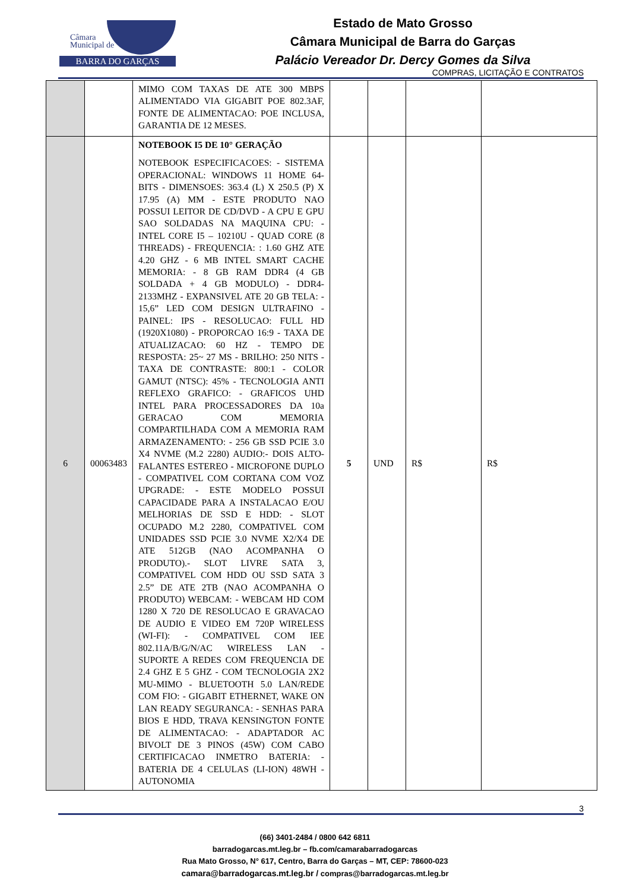Câmara
Municipal de
BARRA DO GARÇAS
Estado de Mato Grosso
Câmara Municipal de Barra do Garças
Palácio Vereador Dr. Dercy Gomes da Silva
COMPRAS, LICITAÇÃO E CONTRATOS
| | | MIMO COM TAXAS DE ATE 300 MBPS ALIMENTADO VIA GIGABIT POE 802.3AF, FONTE DE ALIMENTACAO: POE INCLUSA, GARANTIA DE 12 MESES. | | | | |
| 6 | 00063483 | NOTEBOOK I5 DE 10° GERAÇÃO NOTEBOOK ESPECIFICACOES: - SISTEMA OPERACIONAL: WINDOWS 11 HOME 64-BITS - DIMENSOES: 363.4 (L) X 250.5 (P) X 17.95 (A) MM - ESTE PRODUTO NAO POSSUI LEITOR DE CD/DVD - A CPU E GPU SAO SOLDADAS NA MAQUINA CPU: - INTEL CORE I5 – 10210U - QUAD CORE (8 THREADS) - FREQUENCIA: : 1.60 GHZ ATE 4.20 GHZ - 6 MB INTEL SMART CACHE MEMORIA: - 8 GB RAM DDR4 (4 GB SOLDADA + 4 GB MODULO) - DDR4-2133MHZ - EXPANSIVEL ATE 20 GB TELA: - 15,6” LED COM DESIGN ULTRAFINO - PAINEL: IPS - RESOLUCAO: FULL HD (1920X1080) - PROPORCAO 16:9 - TAXA DE ATUALIZACAO: 60 HZ - TEMPO DE RESPOSTA: 25~ 27 MS - BRILHO: 250 NITS - TAXA DE CONTRASTE: 800:1 - COLOR GAMUT (NTSC): 45% - TECNOLOGIA ANTI REFLEXO GRAFICO: - GRAFICOS UHD INTEL PARA PROCESSADORES DA 10a GERACAO COM MEMORIA COMPARTILHADA COM A MEMORIA RAM ARMAZENAMENTO: - 256 GB SSD PCIE 3.0 X4 NVME (M.2 2280) AUDIO:- DOIS ALTO-FALANTES ESTEREO - MICROFONE DUPLO - COMPATIVEL COM CORTANA COM VOZ UPGRADE: - ESTE MODELO POSSUI CAPACIDADE PARA A INSTALACAO E/OU MELHORIAS DE SSD E HDD: - SLOT OCUPADO M.2 2280, COMPATIVEL COM UNIDADES SSD PCIE 3.0 NVME X2/X4 DE ATE 512GB (NAO ACOMPANHA O PRODUTO).- SLOT LIVRE SATA 3, COMPATIVEL COM HDD OU SSD SATA 3 2.5” DE ATE 2TB (NAO ACOMPANHA O PRODUTO) WEBCAM: - WEBCAM HD COM 1280 X 720 DE RESOLUCAO E GRAVACAO DE AUDIO E VIDEO EM 720P WIRELESS (WI-FI): - COMPATIVEL COM IEE 802.11A/B/G/N/AC WIRELESS LAN - SUPORTE A REDES COM FREQUENCIA DE 2.4 GHZ E 5 GHZ - COM TECNOLOGIA 2X2 MU-MIMO - BLUETOOTH 5.0 LAN/REDE COM FIO: - GIGABIT ETHERNET, WAKE ON LAN READY SEGURANCA: - SENHAS PARA BIOS E HDD, TRAVA KENSINGTON FONTE DE ALIMENTACAO: - ADAPTADOR AC BIVOLT DE 3 PINOS (45W) COM CABO CERTIFICACAO INMETRO BATERIA: - BATERIA DE 4 CELULAS (LI-ION) 48WH - AUTONOMIA | 5 | UND | R$ | R$ |
3
(66) 3401-2484 / 0800 642 6811
barradogarcas.mt.leg.br – fb.com/camarabarradogarcas
Rua Mato Grosso, N° 617, Centro, Barra do Garças – MT, CEP: 78600-023
camara@barradogarcas.mt.leg.br / compras@barradogarcas.mt.leg.br